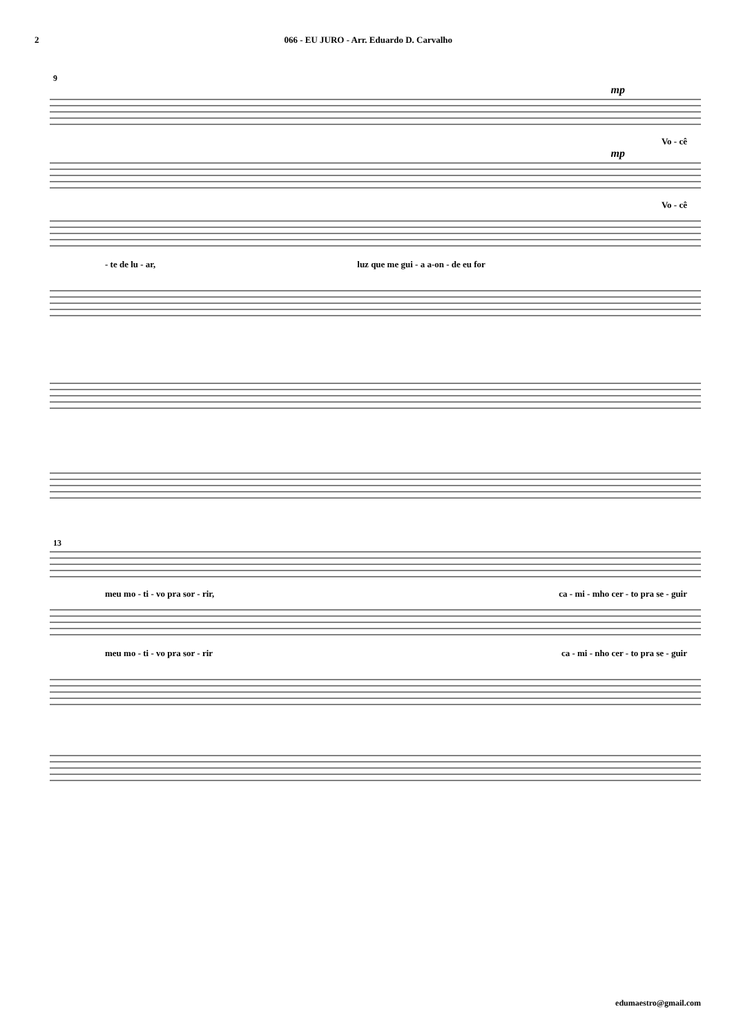2 066 - EU JURO - Arr. Eduardo D. Carvalho
9
mp
Vo - cê
mp
Vo - cê
- te de lu - ar, luz que me gui - a a-on - de eu for
13
meu mo - ti - vo pra sor - rir, ca - mi - mho cer - to pra se - guir
meu mo - ti - vo pra sor - rir ca - mi - nho cer - to pra se - guir
edumaestro@gmail.com